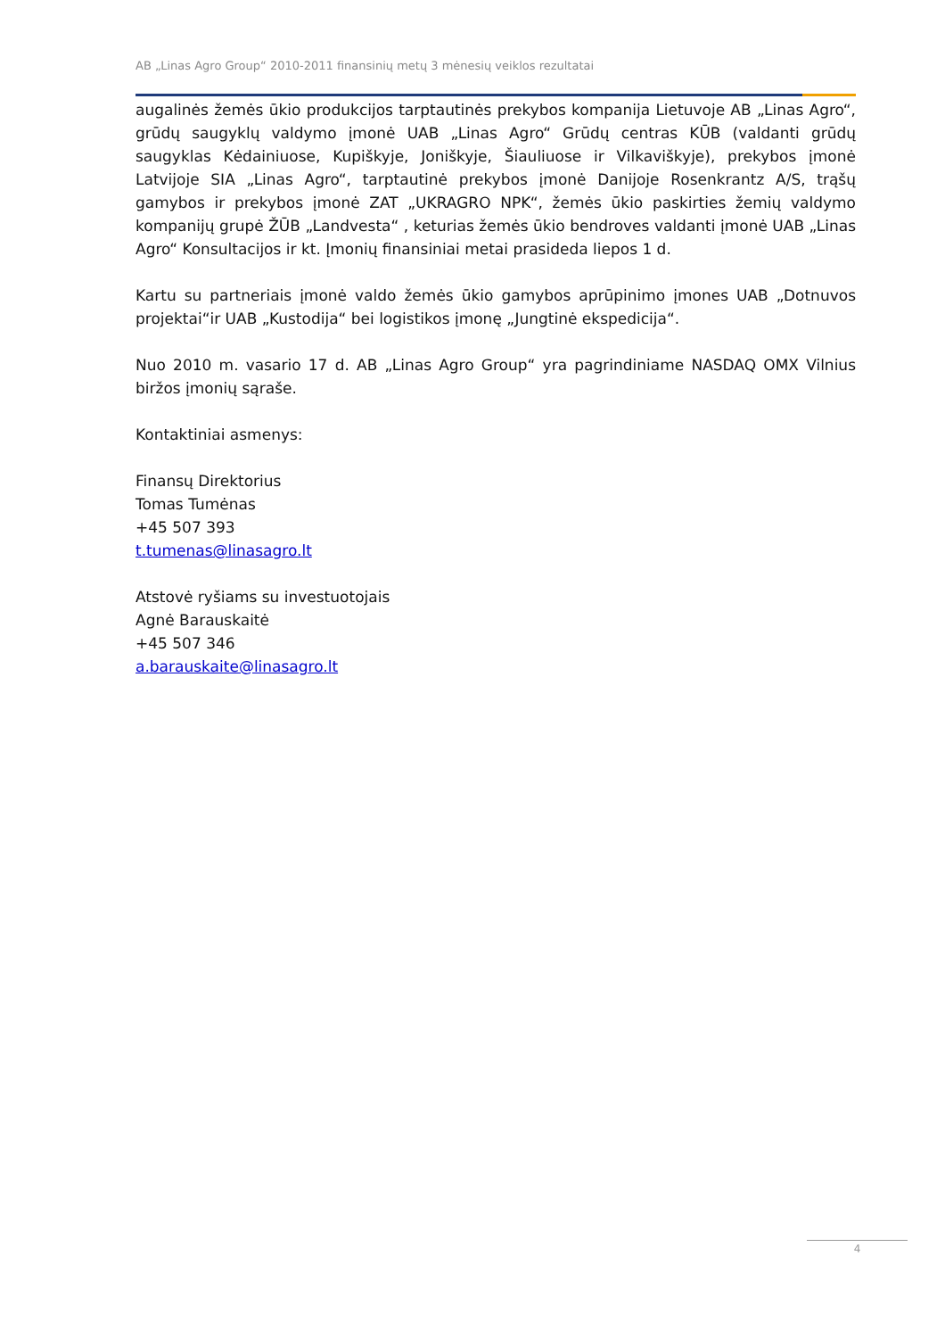AB „Linas Agro Group“ 2010-2011 finansinių metų 3 mėnesių veiklos rezultatai
augalinės žemės ūkio produkcijos tarptautinės prekybos kompanija Lietuvoje AB „Linas Agro“, grūdų saugyklų valdymo įmonė UAB „Linas Agro“ Grūdų centras KŪB (valdanti grūdų saugyklas Kėdainiuose, Kupiškyje, Joniškyje, Šiauliuose ir Vilkaviškyje), prekybos įmonė Latvijoje SIA „Linas Agro“, tarptautinė prekybos įmonė Danijoje Rosenkrantz A/S, trąšų gamybos ir prekybos įmonė ZAT „UKRAGRO NPK“, žemės ūkio paskirties žemių valdymo kompanijų grupė ŽŪB „Landvesta“ , keturias žemės ūkio bendroves valdanti įmonė UAB „Linas Agro“ Konsultacijos ir kt. Įmonių finansiniai metai prasideda liepos 1 d.
Kartu su partneriais įmonė valdo žemės ūkio gamybos aprūpinimo įmones UAB „Dotnuvos projektai“ir UAB „Kustodija“ bei logistikos įmonę „Jungtinė ekspedicija“.
Nuo 2010 m. vasario 17 d. AB „Linas Agro Group“ yra pagrindiniame NASDAQ OMX Vilnius biržos įmonių sąraše.
Kontaktiniai asmenys:
Finansų Direktorius
Tomas Tumėnas
+45 507 393
t.tumenas@linasagro.lt
Atstovė ryšiams su investuotojais
Agnė Barauskaitė
+45 507 346
a.barauskaite@linasagro.lt
4